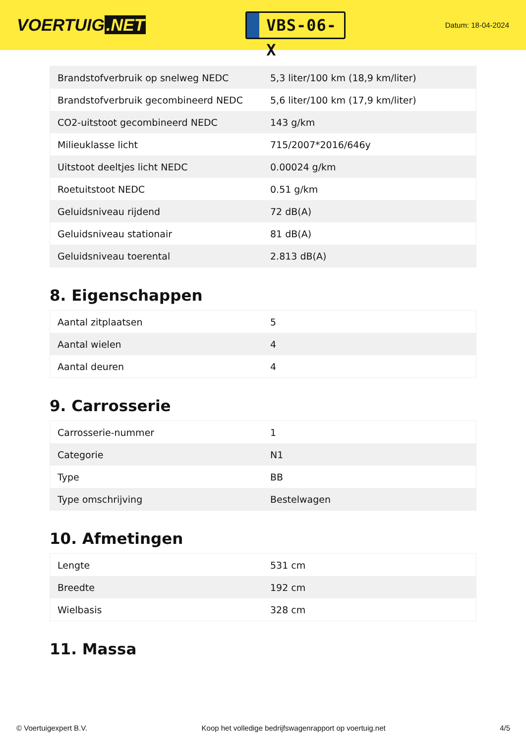VOERTUIG.NET
VBS-06-X
Datum: 18-04-2024
| Brandstofverbruik op snelweg NEDC | 5,3 liter/100 km (18,9 km/liter) |
| Brandstofverbruik gecombineerd NEDC | 5,6 liter/100 km (17,9 km/liter) |
| CO2-uitstoot gecombineerd NEDC | 143 g/km |
| Milieuklasse licht | 715/2007*2016/646y |
| Uitstoot deeltjes licht NEDC | 0.00024 g/km |
| Roetuitstoot NEDC | 0.51 g/km |
| Geluidsniveau rijdend | 72 dB(A) |
| Geluidsniveau stationair | 81 dB(A) |
| Geluidsniveau toerental | 2.813 dB(A) |
8. Eigenschappen
| Aantal zitplaatsen | 5 |
| Aantal wielen | 4 |
| Aantal deuren | 4 |
9. Carrosserie
| Carrosserie-nummer | 1 |
| Categorie | N1 |
| Type | BB |
| Type omschrijving | Bestelwagen |
10. Afmetingen
| Lengte | 531 cm |
| Breedte | 192 cm |
| Wielbasis | 328 cm |
11. Massa
© Voertuigexpert B.V. Koop het volledige bedrijfswagenrapport op voertuig.net 4/5